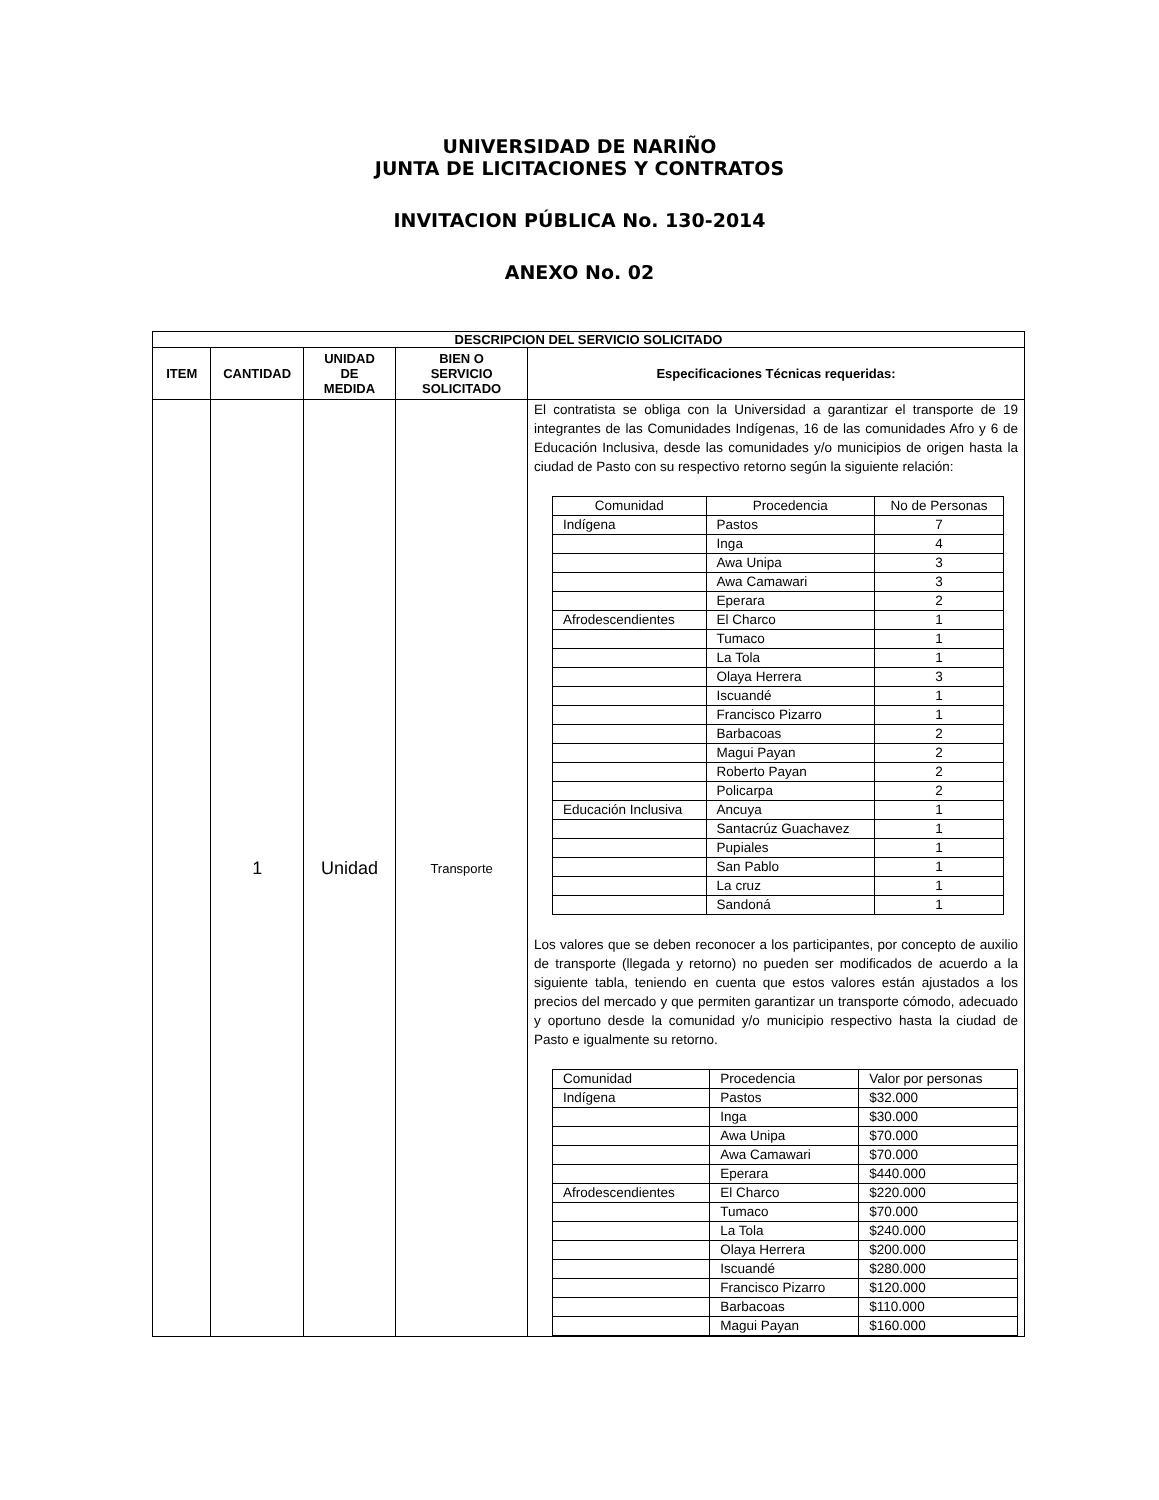UNIVERSIDAD DE NARIÑO
JUNTA DE LICITACIONES Y CONTRATOS
INVITACION PÚBLICA No. 130-2014
ANEXO No. 02
| DESCRIPCION DEL SERVICIO SOLICITADO | | | | |
| --- | --- | --- | --- | --- |
| ITEM | CANTIDAD | UNIDAD DE MEDIDA | BIEN O SERVICIO SOLICITADO | Especificaciones Técnicas requeridas: |
| | 1 | Unidad | Transporte | El contratista se obliga con la Universidad a garantizar el transporte de 19 integrantes de las Comunidades Indígenas, 16 de las comunidades Afro y 6 de Educación Inclusiva, desde las comunidades y/o municipios de origen hasta la ciudad de Pasto con su respectivo retorno según la siguiente relación: / Comunidad / Procedencia / No de Personas / / Indígena / Pastos / 7 / / / Inga / 4 / / / Awa Unipa / 3 / / / Awa Camawari / 3 / / / Eperara / 2 / / Afrodescendientes / El Charco / 1 / / / Tumaco / 1 / / / La Tola / 1 / / / Olaya Herrera / 3 / / / Iscuandé / 1 / / / Francisco Pizarro / 1 / / / Barbacoas / 2 / / / Magui Payan / 2 / / / Roberto Payan / 2 / / / Policarpa / 2 / / Educación Inclusiva / Ancuya / 1 / / / Santacrúz Guachavez / 1 / / / Pupiales / 1 / / / San Pablo / 1 / / / La cruz / 1 / / / Sandoná / 1 / Los valores que se deben reconocer a los participantes, por concepto de auxilio de transporte (llegada y retorno) no pueden ser modificados de acuerdo a la siguiente tabla, teniendo en cuenta que estos valores están ajustados a los precios del mercado y que permiten garantizar un transporte cómodo, adecuado y oportuno desde la comunidad y/o municipio respectivo hasta la ciudad de Pasto e igualmente su retorno. / Comunidad / Procedencia / Valor por personas / / Indígena / Pastos / $32.000 / / / Inga / $30.000 / / / Awa Unipa / $70.000 / / / Awa Camawari / $70.000 / / / Eperara / $440.000 / / Afrodescendientes / El Charco / $220.000 / / / Tumaco / $70.000 / / / La Tola / $240.000 / / / Olaya Herrera / $200.000 / / / Iscuandé / $280.000 / / / Francisco Pizarro / $120.000 / / / Barbacoas / $110.000 / / / Magui Payan / $160.000 / |